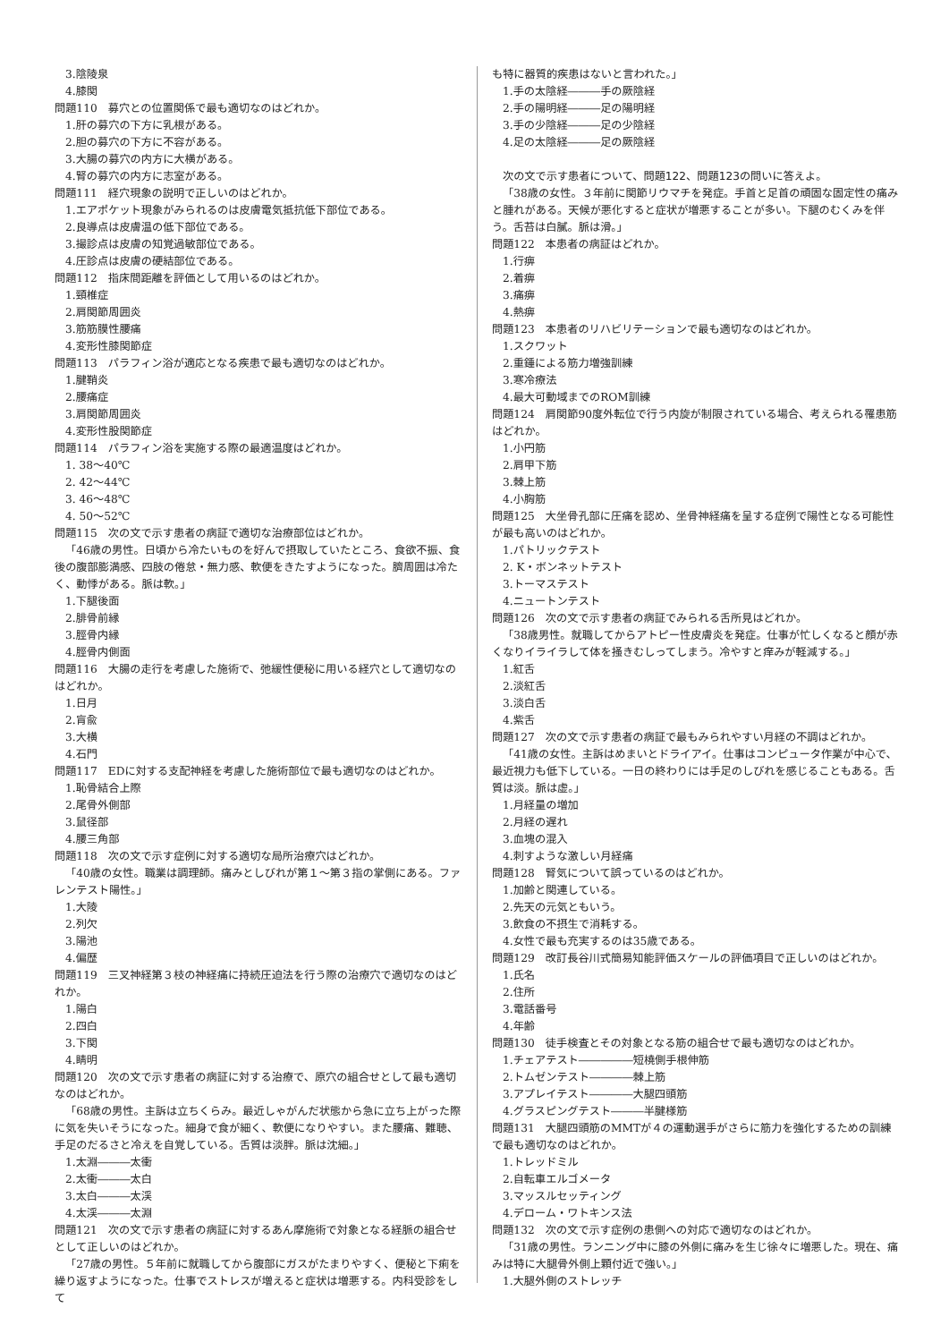3.陰陵泉
4.膝関
問題110　募穴との位置関係で最も適切なのはどれか。
1.肝の募穴の下方に乳根がある。
2.胆の募穴の下方に不容がある。
3.大腸の募穴の内方に大横がある。
4.腎の募穴の内方に志室がある。
問題111　経穴現象の説明で正しいのはどれか。
1.エアポケット現象がみられるのは皮膚電気抵抗低下部位である。
2.良導点は皮膚温の低下部位である。
3.撮診点は皮膚の知覚過敏部位である。
4.圧診点は皮膚の硬結部位である。
問題112　指床間距離を評価として用いるのはどれか。
1.頸椎症
2.肩関節周囲炎
3.筋筋膜性腰痛
4.変形性膝関節症
問題113　パラフィン浴が適応となる疾患で最も適切なのはどれか。
1.腱鞘炎
2.腰痛症
3.肩関節周囲炎
4.変形性股関節症
問題114　パラフィン浴を実施する際の最適温度はどれか。
1. 38〜40℃
2. 42〜44℃
3. 46〜48℃
4. 50〜52℃
問題115　次の文で示す患者の病証で適切な治療部位はどれか。
「46歳の男性。日頃から冷たいものを好んで摂取していたところ、食欲不振、食後の腹部膨満感、四肢の倦怠・無力感、軟便をきたすようになった。臍周囲は冷たく、動悸がある。脈は軟。」
1.下腿後面
2.腓骨前縁
3.脛骨内縁
4.脛骨内側面
問題116　大腸の走行を考慮した施術で、弛緩性便秘に用いる経穴として適切なのはどれか。
1.日月
2.肓兪
3.大横
4.石門
問題117　EDに対する支配神経を考慮した施術部位で最も適切なのはどれか。
1.恥骨結合上際
2.尾骨外側部
3.鼠径部
4.腰三角部
問題118　次の文で示す症例に対する適切な局所治療穴はどれか。
「40歳の女性。職業は調理師。痛みとしびれが第１〜第３指の掌側にある。ファレンテスト陽性。」
1.大陵
2.列欠
3.陽池
4.偏歴
問題119　三叉神経第３枝の神経痛に持続圧迫法を行う際の治療穴で適切なのはどれか。
1.陽白
2.四白
3.下関
4.睛明
問題120　次の文で示す患者の病証に対する治療で、原穴の組合せとして最も適切なのはどれか。
「68歳の男性。主訴は立ちくらみ。最近しゃがんだ状態から急に立ち上がった際に気を失いそうになった。細身で食が細く、軟便になりやすい。また腰痛、難聴、手足のだるさと冷えを自覚している。舌質は淡胖。脈は沈細。」
1.太淵―――太衝
2.太衝―――太白
3.太白―――太渓
4.太渓―――太淵
問題121　次の文で示す患者の病証に対するあん摩施術で対象となる経脈の組合せとして正しいのはどれか。
「27歳の男性。５年前に就職してから腹部にガスがたまりやすく、便秘と下痢を繰り返すようになった。仕事でストレスが増えると症状は増悪する。内科受診をして
も特に器質的疾患はないと言われた。」
1.手の太陰経―――手の厥陰経
2.手の陽明経―――足の陽明経
3.手の少陰経―――足の少陰経
4.足の太陰経―――足の厥陰経
次の文で示す患者について、問題122、問題123の問いに答えよ。
「38歳の女性。３年前に関節リウマチを発症。手首と足首の頑固な固定性の痛みと腫れがある。天候が悪化すると症状が増悪することが多い。下腿のむくみを伴う。舌苔は白膩。脈は滑。」
問題122　本患者の病証はどれか。
1.行痹
2.着痹
3.痛痹
4.熱痹
問題123　本患者のリハビリテーションで最も適切なのはどれか。
1.スクワット
2.重錘による筋力増強訓練
3.寒冷療法
4.最大可動域までのROM訓練
問題124　肩関節90度外転位で行う内旋が制限されている場合、考えられる罹患筋はどれか。
1.小円筋
2.肩甲下筋
3.棘上筋
4.小胸筋
問題125　大坐骨孔部に圧痛を認め、坐骨神経痛を呈する症例で陽性となる可能性が最も高いのはどれか。
1.パトリックテスト
2. K・ボンネットテスト
3.トーマステスト
4.ニュートンテスト
問題126　次の文で示す患者の病証でみられる舌所見はどれか。
「38歳男性。就職してからアトピー性皮膚炎を発症。仕事が忙しくなると顔が赤くなりイライラして体を掻きむしってしまう。冷やすと痒みが軽減する。」
1.紅舌
2.淡紅舌
3.淡白舌
4.紫舌
問題127　次の文で示す患者の病証で最もみられやすい月経の不調はどれか。
「41歳の女性。主訴はめまいとドライアイ。仕事はコンピュータ作業が中心で、最近視力も低下している。一日の終わりには手足のしびれを感じることもある。舌質は淡。脈は虚。」
1.月経量の増加
2.月経の遅れ
3.血塊の混入
4.刺すような激しい月経痛
問題128　腎気について誤っているのはどれか。
1.加齢と関連している。
2.先天の元気ともいう。
3.飲食の不摂生で消耗する。
4.女性で最も充実するのは35歳である。
問題129　改訂長谷川式簡易知能評価スケールの評価項目で正しいのはどれか。
1.氏名
2.住所
3.電話番号
4.年齢
問題130　徒手検査とその対象となる筋の組合せで最も適切なのはどれか。
1.チェアテスト―――――短橈側手根伸筋
2.トムゼンテスト――――棘上筋
3.アプレイテスト――――大腿四頭筋
4.グラスピングテスト―――半腱様筋
問題131　大腿四頭筋のMMTが４の運動選手がさらに筋力を強化するための訓練で最も適切なのはどれか。
1.トレッドミル
2.自転車エルゴメータ
3.マッスルセッティング
4.デローム・ワトキンス法
問題132　次の文で示す症例の患側への対応で適切なのはどれか。
「31歳の男性。ランニング中に膝の外側に痛みを生じ徐々に増悪した。現在、痛みは特に大腿骨外側上顆付近で強い。」
1.大腿外側のストレッチ